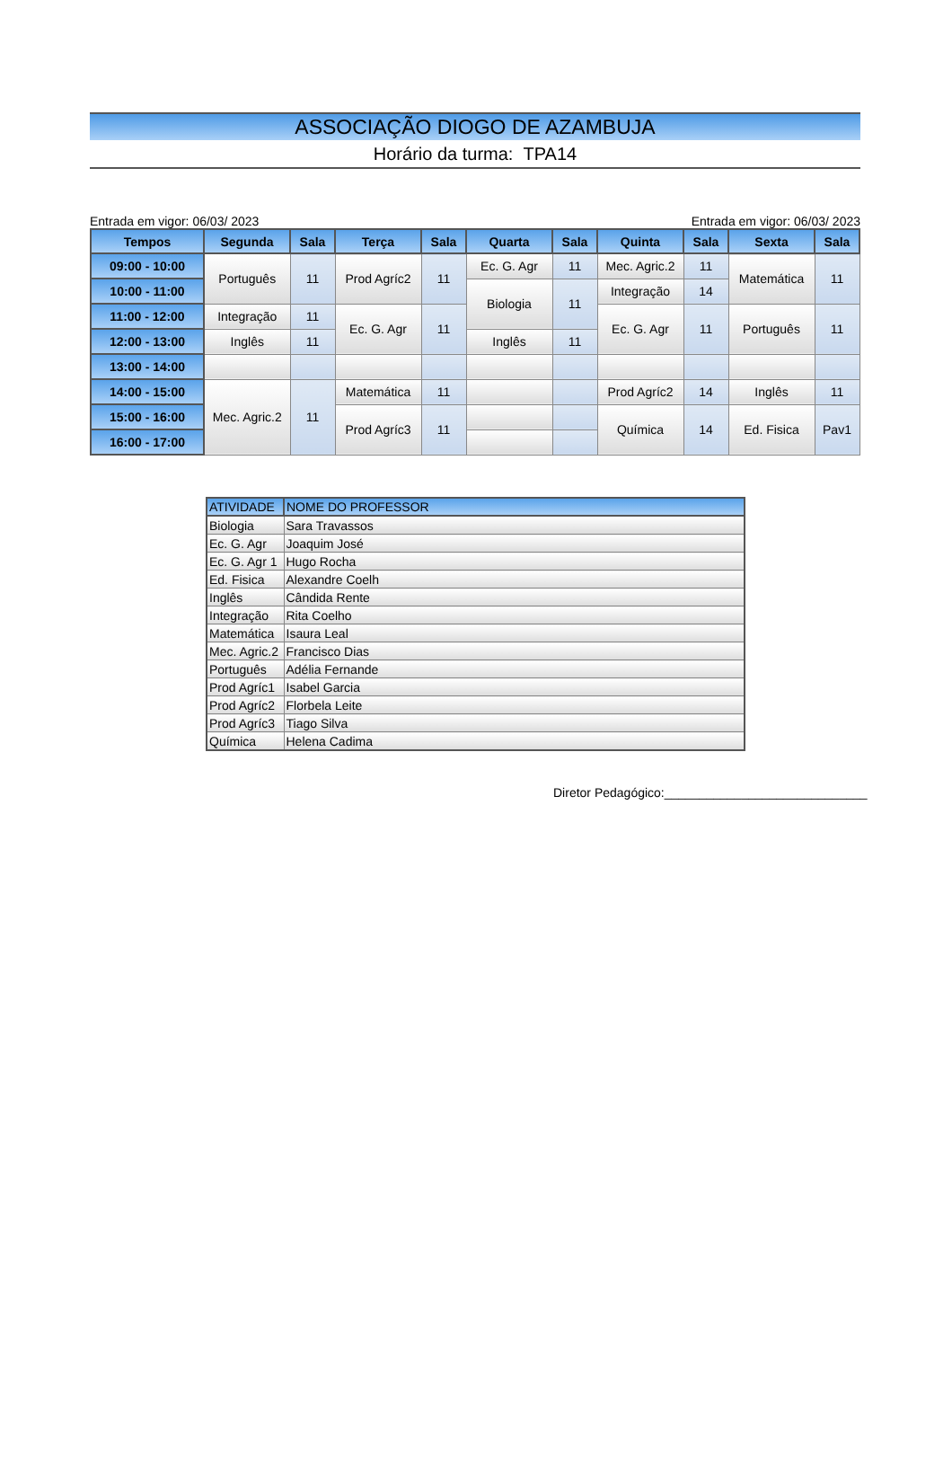ASSOCIAÇÃO DIOGO DE AZAMBUJA
Horário da turma: TPA14
Entrada em vigor: 06/03/ 2023 Entrada em vigor: 06/03/ 2023
| Tempos | Segunda | Sala | Terça | Sala | Quarta | Sala | Quinta | Sala | Sexta | Sala |
| --- | --- | --- | --- | --- | --- | --- | --- | --- | --- | --- |
| 09:00 - 10:00 | Português | 11 | Prod Agríc2 | 11 | Ec. G. Agr | 11 | Mec. Agric.2 | 11 | Matemática | 11 |
| 10:00 - 11:00 | | | | | Biologia | 11 | Integração | 14 | | |
| 11:00 - 12:00 | Integração | 11 | Ec. G. Agr | 11 | | | Ec. G. Agr | 11 | Português | 11 |
| 12:00 - 13:00 | Inglês | 11 | | | Inglês | 11 | | | | |
| 13:00 - 14:00 | | | | | | | | | | |
| 14:00 - 15:00 | Mec. Agric.2 | 11 | Matemática | 11 | | | Prod Agríc2 | 14 | Inglês | 11 |
| 15:00 - 16:00 | | | Prod Agríc3 | 11 | | | Química | 14 | Ed. Fisica | Pav1 |
| 16:00 - 17:00 | | | | | | | | | | |
| ATIVIDADE | NOME DO PROFESSOR |
| --- | --- |
| Biologia | Sara Travassos |
| Ec. G. Agr | Joaquim José |
| Ec. G. Agr 1 | Hugo Rocha |
| Ed. Fisica | Alexandre Coelh |
| Inglês | Cândida Rente |
| Integração | Rita Coelho |
| Matemática | Isaura Leal |
| Mec. Agric.2 | Francisco Dias |
| Português | Adélia Fernande |
| Prod Agríc1 | Isabel Garcia |
| Prod Agríc2 | Florbela Leite |
| Prod Agríc3 | Tiago Silva |
| Química | Helena Cadima |
Diretor Pedagógico:_____________________________